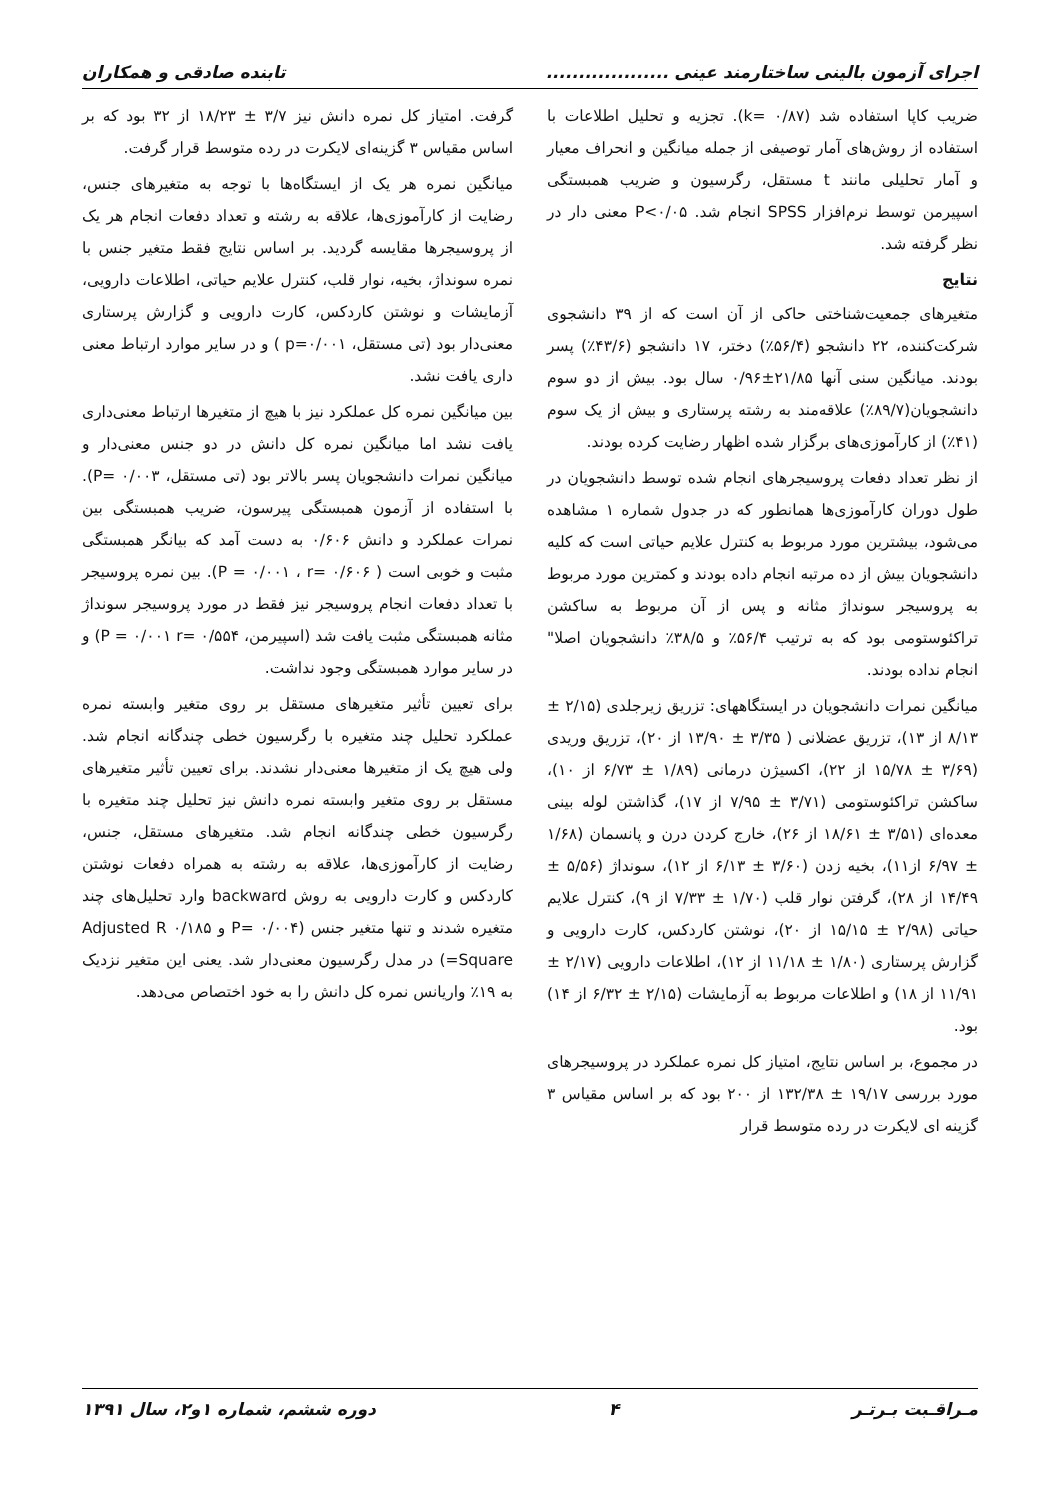اجرای آزمون بالینی ساختارمند عینی ................... تابنده صادقی و همکاران
ضریب کاپا استفاده شد (k= ۰/۸۷). تجزیه و تحلیل اطلاعات با استفاده از روش‌های آمار توصیفی از جمله میانگین و انحراف معیار و آمار تحلیلی مانند t مستقل، رگرسیون و ضریب همبستگی اسپیرمن توسط نرم‌افزار SPSS انجام شد. P<۰/۰۵ معنی دار در نظر گرفته شد.
نتایج
متغیرهای جمعیت‌شناختی حاکی از آن است که از ۳۹ دانشجوی شرکت‌کننده، ۲۲ دانشجو (۵۶/۴٪) دختر، ۱۷ دانشجو (۴۳/۶٪) پسر بودند. میانگین سنی آنها ۲۱/۸۵±۰/۹۶ سال بود. بیش از دو سوم دانشجویان(۸۹/۷٪) علاقه‌مند به رشته پرستاری و بیش از یک سوم (۴۱٪) از کارآموزی‌های برگزار شده اظهار رضایت کرده بودند.
از نظر تعداد دفعات پروسیجرهای انجام شده توسط دانشجویان در طول دوران کارآموزی‌ها همانطور که در جدول شماره ۱ مشاهده می‌شود، بیشترین مورد مربوط به کنترل علایم حیاتی است که کلیه دانشجویان بیش از ده مرتبه انجام داده بودند و کمترین مورد مربوط به پروسیجر سونداژ مثانه و پس از آن مربوط به ساکشن تراکئوستومی بود که به ترتیب ۵۶/۴٪ و ۳۸/۵٪ دانشجویان اصلا" انجام نداده بودند.
میانگین نمرات دانشجویان در ایستگاههای: تزریق زیرجلدی (۲/۱۵ ± ۸/۱۳ از ۱۳)، تزریق عضلانی ( ۳/۳۵ ± ۱۳/۹۰ از ۲۰)، تزریق وریدی (۳/۶۹ ± ۱۵/۷۸ از ۲۲)، اکسیژن درمانی (۱/۸۹ ± ۶/۷۳ از ۱۰)، ساکشن تراکئوستومی (۳/۷۱ ± ۷/۹۵ از ۱۷)، گذاشتن لوله بینی معده‌ای (۳/۵۱ ± ۱۸/۶۱ از ۲۶)، خارج کردن درن و پانسمان (۱/۶۸ ± ۶/۹۷ از۱۱)، بخیه زدن (۳/۶۰ ± ۶/۱۳ از ۱۲)، سونداژ (۵/۵۶ ± ۱۴/۴۹ از ۲۸)، گرفتن نوار قلب (۱/۷۰ ± ۷/۳۳ از ۹)، کنترل علایم حیاتی (۲/۹۸ ± ۱۵/۱۵ از ۲۰)، نوشتن کاردکس، کارت دارویی و گزارش پرستاری (۱/۸۰ ± ۱۱/۱۸ از ۱۲)، اطلاعات دارویی (۲/۱۷ ± ۱۱/۹۱ از ۱۸) و اطلاعات مربوط به آزمایشات (۲/۱۵ ± ۶/۳۲ از ۱۴) بود.
در مجموع، بر اساس نتایج، امتیاز کل نمره عملکرد در پروسیجرهای مورد بررسی ۱۹/۱۷ ± ۱۳۲/۳۸ از ۲۰۰ بود که بر اساس مقیاس ۳ گزینه ای لایکرت در رده متوسط قرار
گرفت. امتیاز کل نمره دانش نیز ۳/۷ ± ۱۸/۲۳ از ۳۲ بود که بر اساس مقیاس ۳ گزینه‌ای لایکرت در رده متوسط قرار گرفت.
میانگین نمره هر یک از ایستگاه‌ها با توجه به متغیرهای جنس، رضایت از کارآموزی‌ها، علاقه به رشته و تعداد دفعات انجام هر یک از پروسیجرها مقایسه گردید. بر اساس نتایج فقط متغیر جنس با نمره سونداژ، بخیه، نوار قلب، کنترل علایم حیاتی، اطلاعات دارویی، آزمایشات و نوشتن کاردکس، کارت دارویی و گزارش پرستاری معنی‌دار بود (تی مستقل، p=۰/۰۰۱ ) و در سایر موارد ارتباط معنی داری یافت نشد.
بین میانگین نمره کل عملکرد نیز با هیچ از متغیرها ارتباط معنی‌داری یافت نشد اما میانگین نمره کل دانش در دو جنس معنی‌دار و میانگین نمرات دانشجویان پسر بالاتر بود (تی مستقل، P= ۰/۰۰۳). با استفاده از آزمون همبستگی پیرسون، ضریب همبستگی بین نمرات عملکرد و دانش ۰/۶۰۶ به دست آمد که بیانگر همبستگی مثبت و خوبی است ( P = ۰/۰۰۱ ، r= ۰/۶۰۶). بین نمره پروسیجر با تعداد دفعات انجام پروسیجر نیز فقط در مورد پروسیجر سونداژ مثانه همبستگی مثبت یافت شد (اسپیرمن، P = ۰/۰۰۱ r= ۰/۵۵۴) و در سایر موارد همبستگی وجود نداشت.
برای تعیین تأثیر متغیرهای مستقل بر روی متغیر وابسته نمره عملکرد تحلیل چند متغیره با رگرسیون خطی چندگانه انجام شد. ولی هیچ یک از متغیرها معنی‌دار نشدند. برای تعیین تأثیر متغیرهای مستقل بر روی متغیر وابسته نمره دانش نیز تحلیل چند متغیره با رگرسیون خطی چندگانه انجام شد. متغیرهای مستقل، جنس، رضایت از کارآموزی‌ها، علاقه به رشته به همراه دفعات نوشتن کاردکس و کارت دارویی به روش backward وارد تحلیل‌های چند متغیره شدند و تنها متغیر جنس (P= ۰/۰۰۴ و Adjusted R ۰/۱۸۵ Square=) در مدل رگرسیون معنی‌دار شد. یعنی این متغیر نزدیک به ۱۹٪ واریانس نمره کل دانش را به خود اختصاص می‌دهد.
مـراقـبت بـرتـر ۴ دوره ششم، شماره ۱و۲، سال ۱۳۹۱